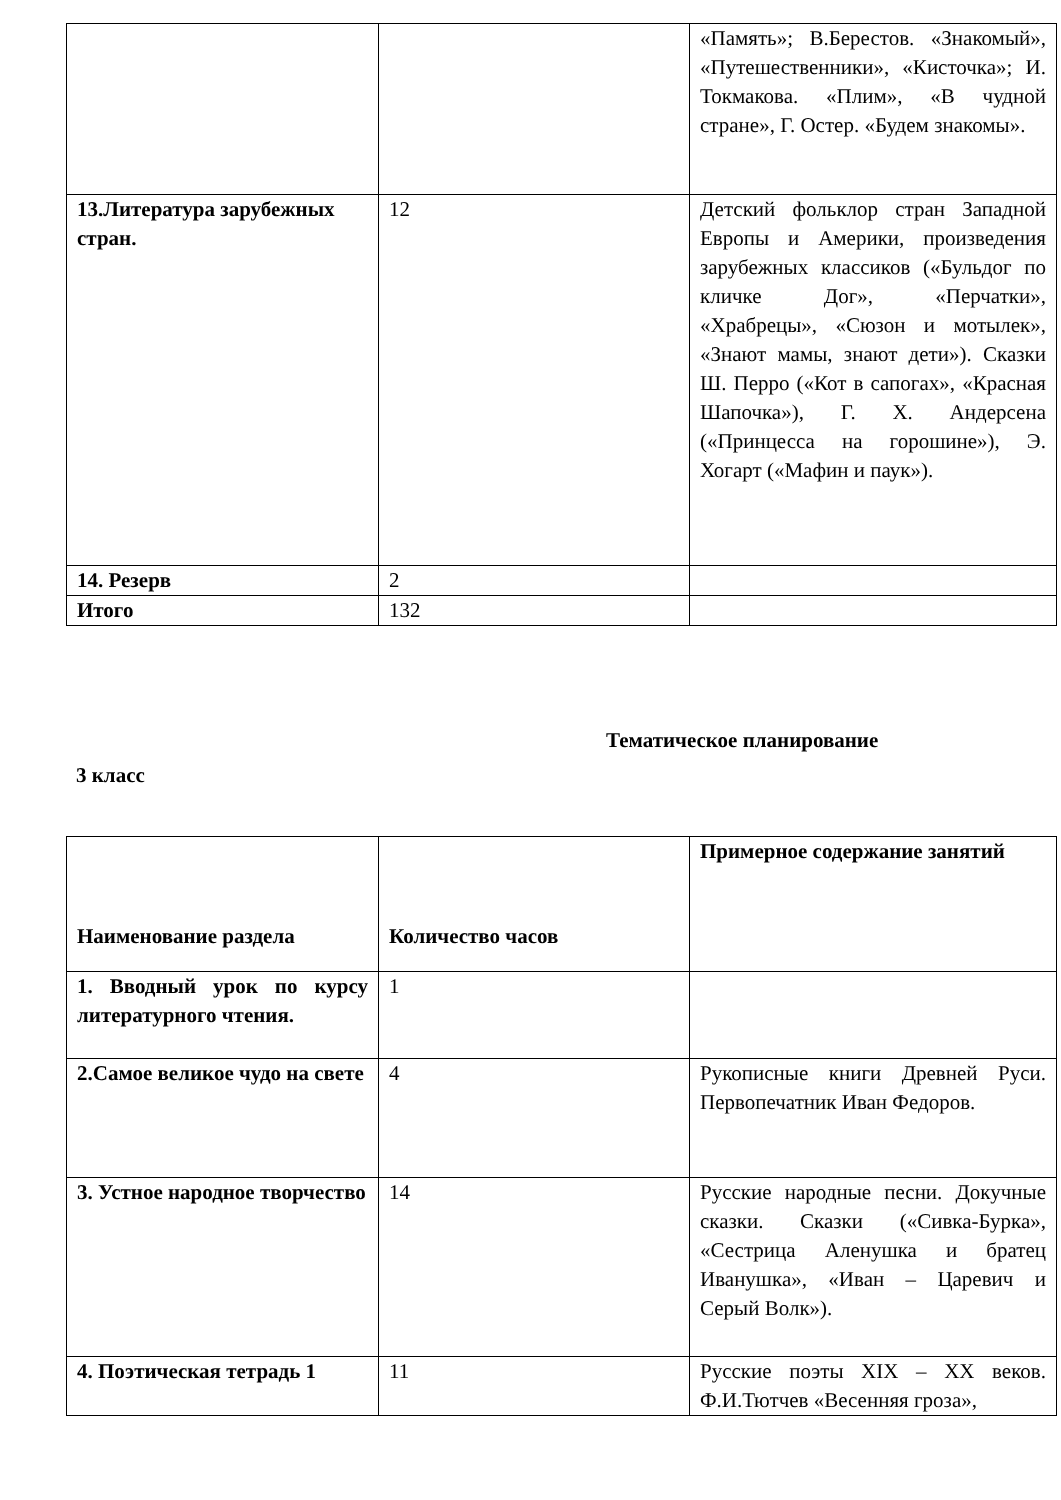| | | «Память»; В.Берестов. «Знакомый», «Путешественники», «Кисточка»; И. Токмакова. «Плим», «В чудной стране», Г. Остер. «Будем знакомы». |
| 13.Литература зарубежных стран. | 12 | Детский фольклор стран Западной Европы и Америки, произведения зарубежных классиков («Бульдог по кличке Дог», «Перчатки», «Храбрецы», «Сюзон и мотылек», «Знают мамы, знают дети»). Сказки Ш. Перро («Кот в сапогах», «Красная Шапочка»), Г. Х. Андерсена («Принцесса на горошине»), Э. Хогарт («Мафин и паук»). |
| 14. Резерв | 2 | |
| Итого | 132 | |
Тематическое планирование
3 класс
| Наименование раздела | Количество часов | Примерное содержание занятий |
| --- | --- | --- |
| 1. Вводный урок по курсу литературного чтения. | 1 | |
| 2.Самое великое чудо на свете | 4 | Рукописные книги Древней Руси. Первопечатник Иван Федоров. |
| 3. Устное народное творчество | 14 | Русские народные песни. Докучные сказки. Сказки («Сивка-Бурка», «Сестрица Аленушка и братец Иванушка», «Иван – Царевич и Серый Волк»). |
| 4. Поэтическая тетрадь 1 | 11 | Русские поэты XIX – XX веков. Ф.И.Тютчев «Весенняя гроза», |